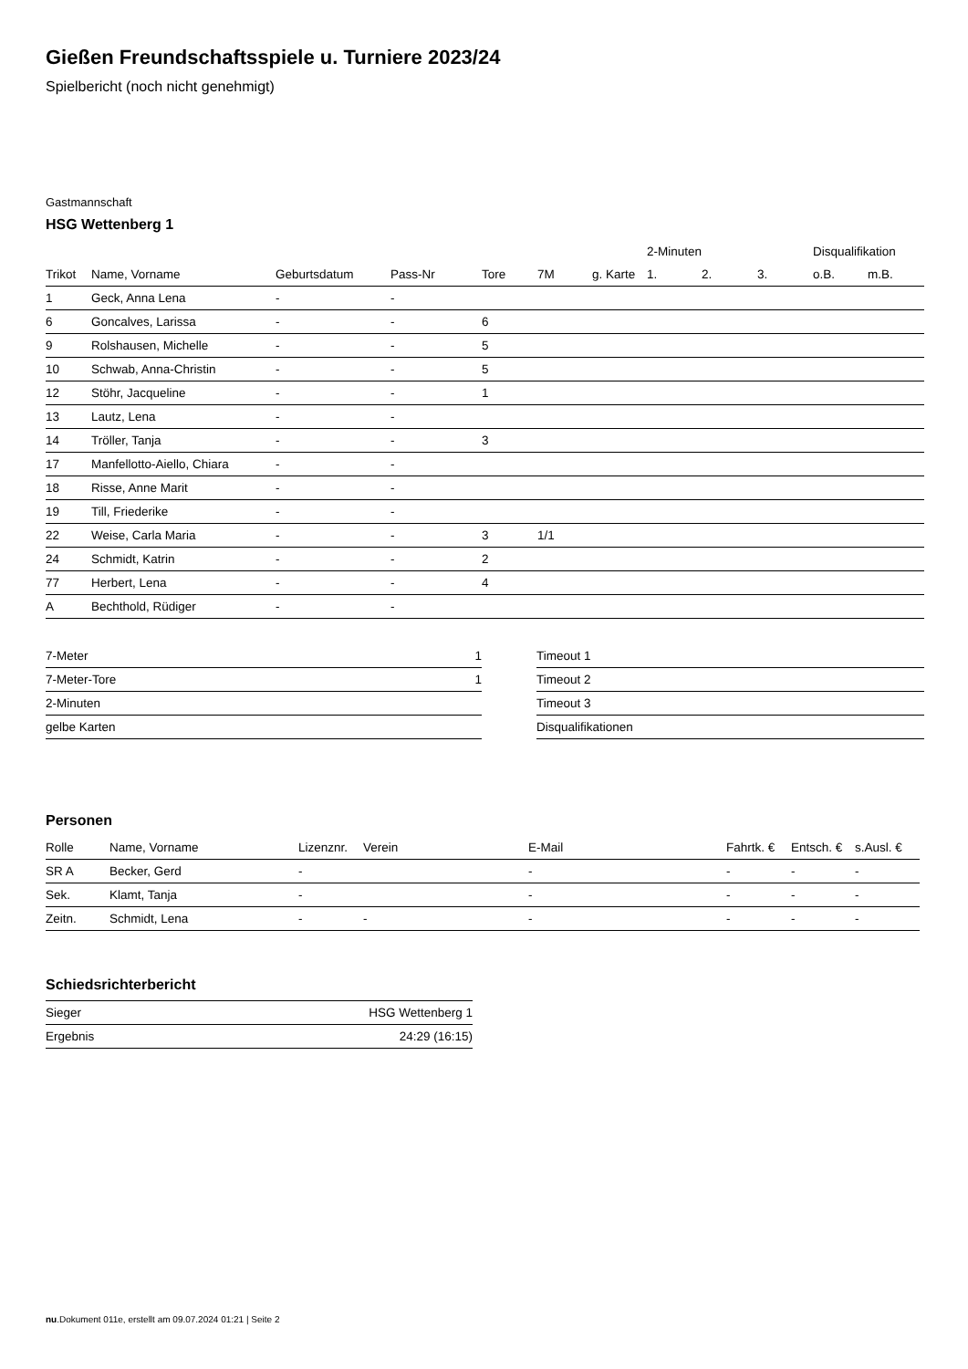Gießen Freundschaftsspiele u. Turniere 2023/24
Spielbericht (noch nicht genehmigt)
Gastmannschaft
HSG Wettenberg 1
| | | | | | | | 2-Minuten | | | Disqualifikation | |
| --- | --- | --- | --- | --- | --- | --- | --- | --- | --- | --- | --- |
| Trikot | Name, Vorname | Geburtsdatum | Pass-Nr | Tore | 7M | g. Karte | 1. | 2. | 3. | o.B. | m.B. |
| 1 | Geck, Anna Lena | - | - | | | | | | | | |
| 6 | Goncalves, Larissa | - | - | 6 | | | | | | | |
| 9 | Rolshausen, Michelle | - | - | 5 | | | | | | | |
| 10 | Schwab, Anna-Christin | - | - | 5 | | | | | | | |
| 12 | Stöhr, Jacqueline | - | - | 1 | | | | | | | |
| 13 | Lautz, Lena | - | - | | | | | | | | |
| 14 | Tröller, Tanja | - | - | 3 | | | | | | | |
| 17 | Manfellotto-Aiello, Chiara | - | - | | | | | | | | |
| 18 | Risse, Anne Marit | - | - | | | | | | | | |
| 19 | Till, Friederike | - | - | | | | | | | | |
| 22 | Weise, Carla Maria | - | - | 3 | 1/1 | | | | | | |
| 24 | Schmidt, Katrin | - | - | 2 | | | | | | | |
| 77 | Herbert, Lena | - | - | 4 | | | | | | | |
| A | Bechthold, Rüdiger | - | - | | | | | | | | |
| 7-Meter | 1 |
| 7-Meter-Tore | 1 |
| 2-Minuten | |
| gelbe Karten | |
| Timeout 1 |
| Timeout 2 |
| Timeout 3 |
| Disqualifikationen |
Personen
| Rolle | Name, Vorname | Lizenznr. | Verein | E-Mail | Fahrtk. € | Entsch. € | s.Ausl. € |
| --- | --- | --- | --- | --- | --- | --- | --- |
| SR A | Becker, Gerd | - | | - | - | - | - |
| Sek. | Klamt, Tanja | - | | - | - | - | - |
| Zeitn. | Schmidt, Lena | - | - | - | - | - | - |
Schiedsrichterbericht
| Sieger | HSG Wettenberg 1 |
| Ergebnis | 24:29 (16:15) |
nu.Dokument 011e, erstellt am 09.07.2024 01:21 | Seite 2